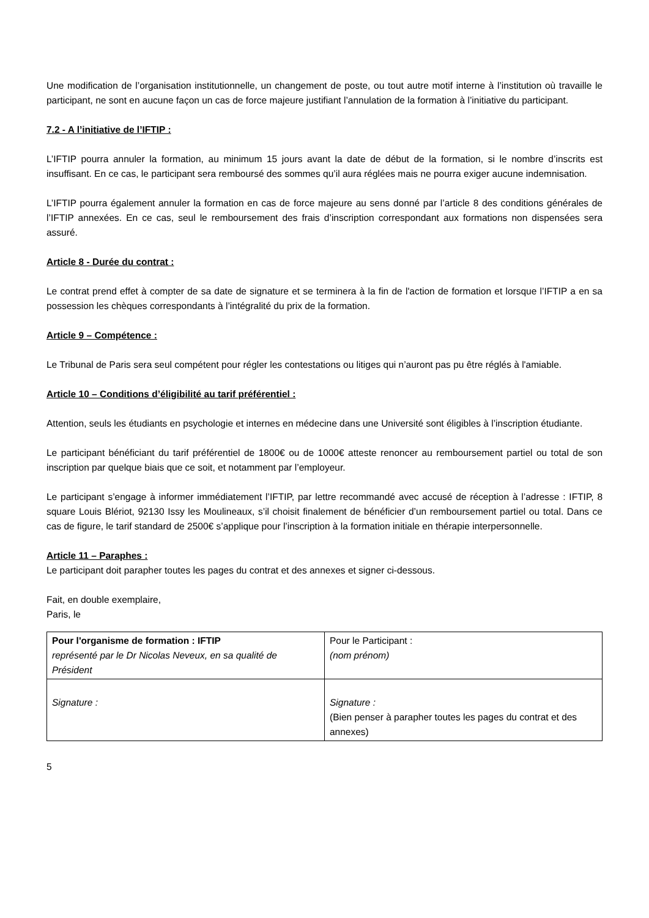Une modification de l’organisation institutionnelle, un changement de poste, ou tout autre motif interne à l’institution où travaille le participant, ne sont en aucune façon un cas de force majeure justifiant l’annulation de la formation à l’initiative du participant.
7.2 - A l’initiative de l’IFTIP :
L’IFTIP pourra annuler la formation, au minimum 15 jours avant la date de début de la formation, si le nombre d’inscrits est insuffisant. En ce cas, le participant sera remboursé des sommes qu’il aura réglées mais ne pourra exiger aucune indemnisation.
L’IFTIP pourra également annuler la formation en cas de force majeure au sens donné par l’article 8 des conditions générales de l’IFTIP annexées. En ce cas, seul le remboursement des frais d’inscription correspondant aux formations non dispensées sera assuré.
Article 8 - Durée du contrat :
Le contrat prend effet à compter de sa date de signature et se terminera à la fin de l'action de formation et lorsque l’IFTIP a en sa possession les chèques correspondants à l’intégralité du prix de la formation.
Article 9 – Compétence :
Le Tribunal de Paris sera seul compétent pour régler les contestations ou litiges qui n’auront pas pu être réglés à l'amiable.
Article 10 – Conditions d’éligibilité au tarif préférentiel :
Attention, seuls les étudiants en psychologie et internes en médecine dans une Université sont éligibles à l’inscription étudiante.
Le participant bénéficiant du tarif préférentiel de 1800€ ou de 1000€ atteste renoncer au remboursement partiel ou total de son inscription par quelque biais que ce soit, et notamment par l’employeur.
Le participant s’engage à informer immédiatement l’IFTIP, par lettre recommandé avec accusé de réception à l’adresse : IFTIP, 8 square Louis Blériot, 92130 Issy les Moulineaux, s’il choisit finalement de bénéficier d’un remboursement partiel ou total. Dans ce cas de figure, le tarif standard de 2500€ s’applique pour l’inscription à la formation initiale en thérapie interpersonnelle.
Article 11 – Paraphes :
Le participant doit parapher toutes les pages du contrat et des annexes et signer ci-dessous.
Fait, en double exemplaire,
Paris, le
| Pour l'organisme de formation : IFTIP représenté par le Dr Nicolas Neveux, en sa qualité de Président | Pour le Participant : (nom prénom) |
| Signature : | Signature : (Bien penser à parapher toutes les pages du contrat et des annexes) |
5